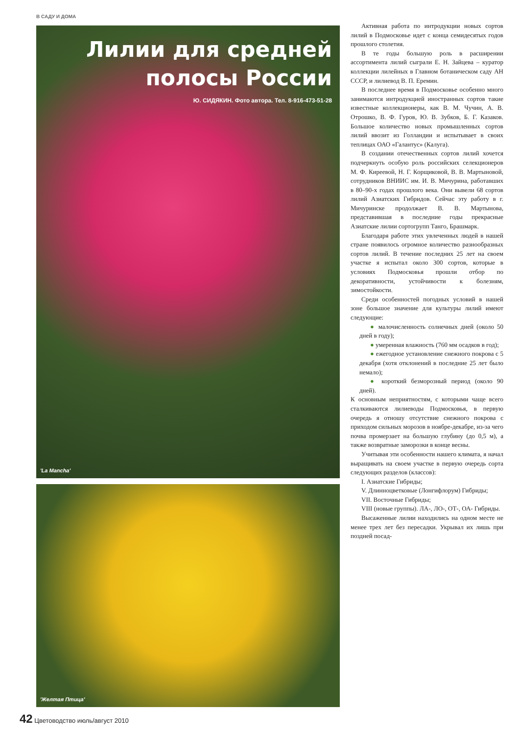В САДУ И ДОМА
Лилии для средней
полосы России
Ю. СИДЯКИН. Фото автора. Тел. 8-916-473-51-28
'La Mancha'
'Желтая Птица'
Активная работа по интродукции новых сортов лилий в Подмосковье идет с конца семидесятых годов прошлого столетия.
В те годы большую роль в расширении ассортимента лилий сыграли Е. Н. Зайцева – куратор коллекции лилейных в Главном ботаническом саду АН СССР, и лилиевод В. П. Еремин.
В последнее время в Подмосковье особенно много занимаются интродукцией иностранных сортов такие известные коллекционеры, как В. М. Чучин, А. В. Отрошко, В. Ф. Гуров, Ю. В. Зубков, Б. Г. Казаков. Большое количество новых промышленных сортов лилий ввозит из Голландии и испытывает в своих теплицах ОАО «Галантус» (Калуга).
В создании отечественных сортов лилий хочется подчеркнуть особую роль российских селекционеров М. Ф. Киреевой, Н. Г. Корщиковой, В. В. Мартыновой, сотрудников ВНИИС им. И. В. Мичурина, работавших в 80–90-х годах прошлого века. Они вывели 68 сортов лилий Азиатских Гибридов. Сейчас эту работу в г. Мичуринске продолжает В. В. Мартынова, представившая в последние годы прекрасные Азиатские лилии сортогрупп Танго, Брашмарк.
Благодаря работе этих увлеченных людей в нашей стране появилось огромное количество разнообразных сортов лилий. В течение последних 25 лет на своем участке я испытал около 300 сортов, которые в условиях Подмосковья прошли отбор по декоративности, устойчивости к болезням, зимостойкости.
Среди особенностей погодных условий в нашей зоне большое значение для культуры лилий имеют следующие:
● малочисленность солнечных дней (около 50 дней в году);
● умеренная влажность (760 мм осадков в год);
● ежегодное установление снежного покрова с 5 декабря (хотя отклонений в последние 25 лет было немало);
● короткий безморозный период (около 90 дней).
К основным неприятностям, с которыми чаще всего сталкиваются лилиеводы Подмосковья, в первую очередь я отношу отсутствие снежного покрова с приходом сильных морозов в ноябре-декабре, из-за чего почва промерзает на большую глубину (до 0,5 м), а также возвратные заморозки в конце весны.
Учитывая эти особенности нашего климата, я начал выращивать на своем участке в первую очередь сорта следующих разделов (классов):
I. Азиатские Гибриды;
V. Длинноцветковые (Лонгифлорум) Гибриды;
VII. Восточные Гибриды;
VIII (новые группы). ЛА-, ЛО-, ОТ-, ОА- Гибриды.
Высаженные лилии находились на одном месте не менее трех лет без пересадки. Укрывал их лишь при поздней посад-
42 Цветоводство июль/август 2010